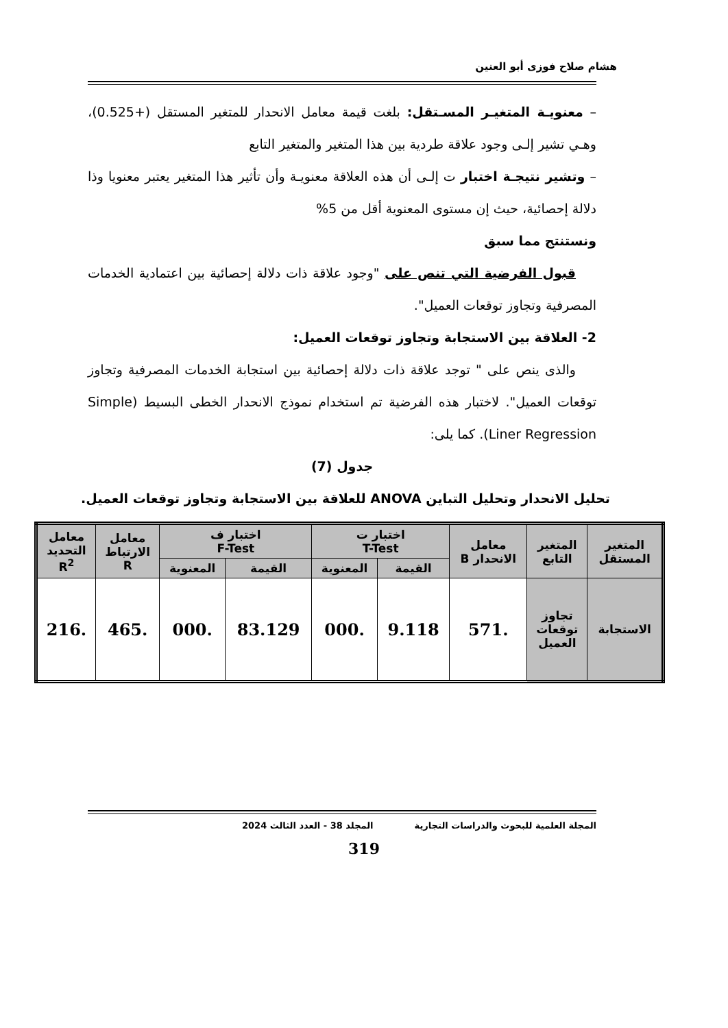هشام صلاح فوزى أبو العنين
– معنويـة المتغيـر المسـتقل: بلغت قيمة معامل الانحدار للمتغير المستقل (+0.525)، وهـي تشير إلـى وجود علاقة طردية بين هذا المتغير والمتغير التابع
– وتشير نتيجـة اختبار ت إلـى أن هذه العلاقة معنويـة وأن تأثير هذا المتغير يعتبر معنويا وذا دلالة إحصائية، حيث إن مستوى المعنوية أقل من 5%
ونستنتج مما سبق
قبول الفرضية التي تنص على "وجود علاقة ذات دلالة إحصائية بين اعتمادية الخدمات المصرفية وتجاوز توقعات العميل".
2- العلاقة بين الاستجابة وتجاوز توقعات العميل:
والذى ينص على " توجد علاقة ذات دلالة إحصائية بين استجابة الخدمات المصرفية وتجاوز توقعات العميل". لاختبار هذه الفرضية تم استخدام نموذج الانحدار الخطى البسيط (Simple Liner Regression). كما يلى:
جدول (7)
تحليل الانحدار وتحليل التباين ANOVA للعلاقة بين الاستجابة وتجاوز توقعات العميل.
| المتغير المستقل | المتغير التابع | معامل الانحدار B | اختبار ت T-Test | | اختبار ف F-Test | | معامل الارتباط R | معامل التحديد R<sup>2</sup> |
| --- | --- | --- | --- | --- | --- | --- | --- | --- |
| | | | القيمة | المعنوية | القيمة | المعنوية | | |
| الاستجابة | تجاوز توقعات العميل | .571 | 9.118 | .000 | 83.129 | .000 | .465 | .216 |
المجلة العلمية للبحوث والدراسات التجارية المجلد 38 - العدد الثالث 2024
319